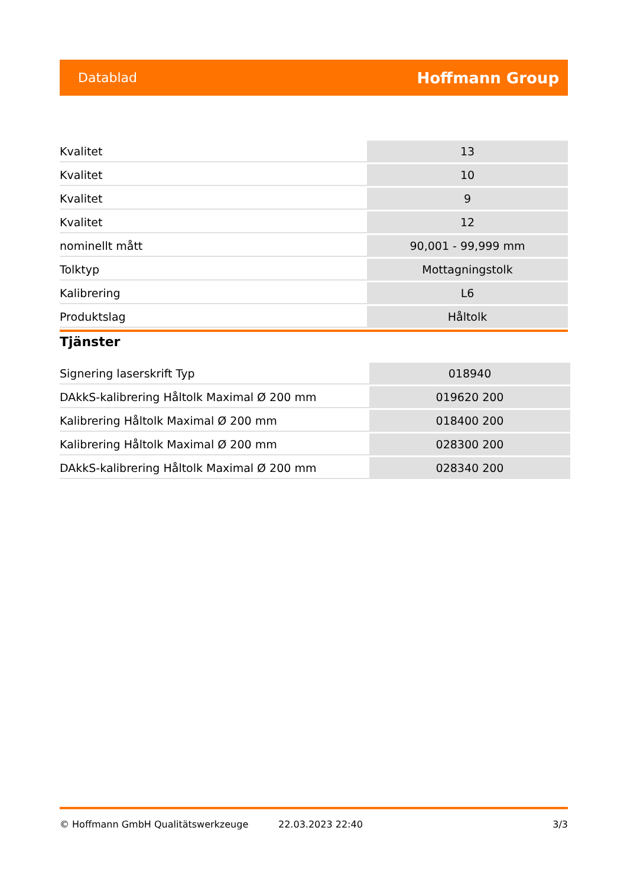Datablad Hoffmann Group
| Kvalitet | 13 |
| Kvalitet | 10 |
| Kvalitet | 9 |
| Kvalitet | 12 |
| nominellt mått | 90,001 - 99,999 mm |
| Tolktyp | Mottagningstolk |
| Kalibrering | L6 |
| Produktslag | Håltolk |
Tjänster
| Signering laserskrift Typ | 018940 |
| DAkkS-kalibrering Håltolk Maximal Ø 200 mm | 019620 200 |
| Kalibrering Håltolk Maximal Ø 200 mm | 018400 200 |
| Kalibrering Håltolk Maximal Ø 200 mm | 028300 200 |
| DAkkS-kalibrering Håltolk Maximal Ø 200 mm | 028340 200 |
© Hoffmann GmbH Qualitätswerkzeuge 22.03.2023 22:40 3/3